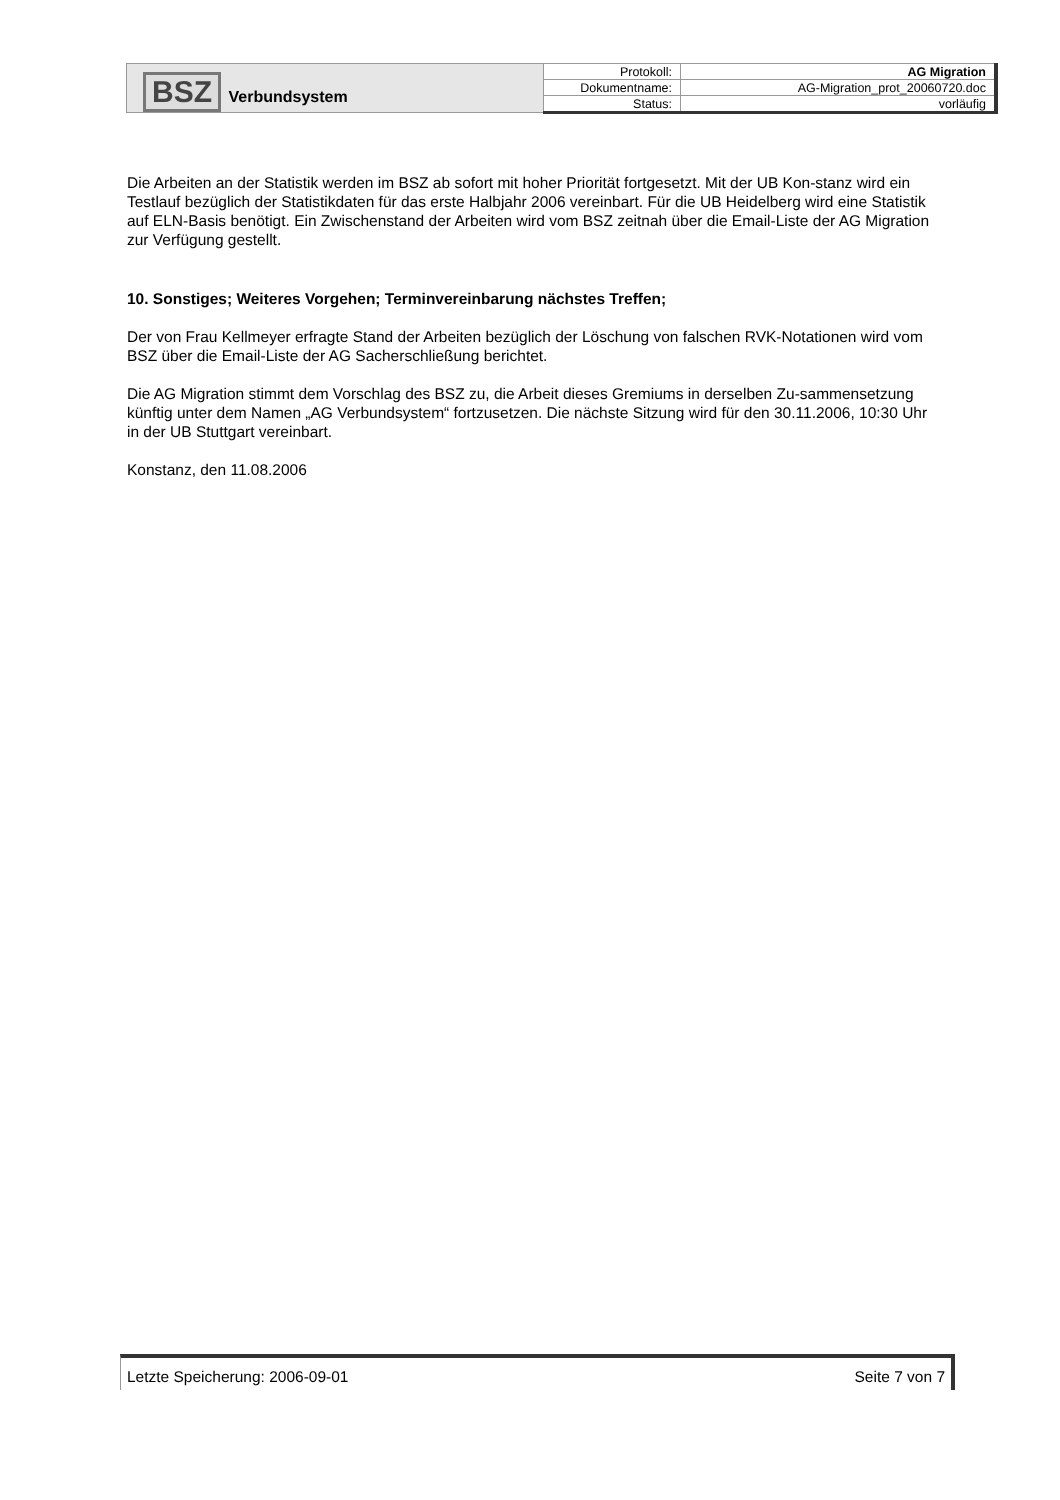| BSZ Verbundsystem | Protokoll: | AG Migration |
| | Dokumentname: | AG-Migration_prot_20060720.doc |
| | Status: | vorläufig |
Die Arbeiten an der Statistik werden im BSZ ab sofort mit hoher Priorität fortgesetzt. Mit der UB Kon-stanz wird ein Testlauf bezüglich der Statistikdaten für das erste Halbjahr 2006 vereinbart. Für die UB Heidelberg wird eine Statistik auf ELN-Basis benötigt. Ein Zwischenstand der Arbeiten wird vom BSZ zeitnah über die Email-Liste der AG Migration zur Verfügung gestellt.
10. Sonstiges; Weiteres Vorgehen; Terminvereinbarung nächstes Treffen;
Der von Frau Kellmeyer erfragte Stand der Arbeiten bezüglich der Löschung von falschen RVK-Notationen wird vom BSZ über die Email-Liste der AG Sacherschließung berichtet.
Die AG Migration stimmt dem Vorschlag des BSZ zu, die Arbeit dieses Gremiums in derselben Zu-sammensetzung künftig unter dem Namen „AG Verbundsystem“ fortzusetzen. Die nächste Sitzung wird für den 30.11.2006, 10:30 Uhr in der UB Stuttgart vereinbart.
Konstanz, den 11.08.2006
Letzte Speicherung: 2006-09-01 Seite 7 von 7